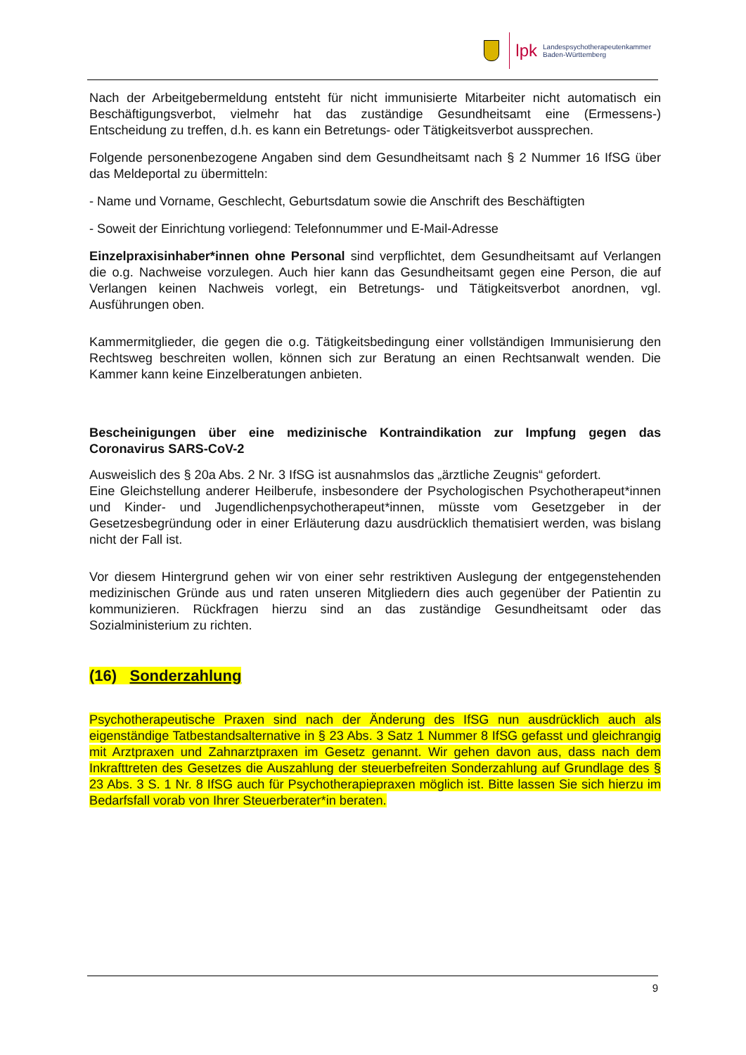lpk Landespsychotherapeutenkammer
Baden-Württemberg
Nach der Arbeitgebermeldung entsteht für nicht immunisierte Mitarbeiter nicht automatisch ein Beschäftigungsverbot, vielmehr hat das zuständige Gesundheitsamt eine (Ermessens-) Entscheidung zu treffen, d.h. es kann ein Betretungs- oder Tätigkeitsverbot aussprechen.
Folgende personenbezogene Angaben sind dem Gesundheitsamt nach § 2 Nummer 16 IfSG über das Meldeportal zu übermitteln:
- Name und Vorname, Geschlecht, Geburtsdatum sowie die Anschrift des Beschäftigten
- Soweit der Einrichtung vorliegend: Telefonnummer und E-Mail-Adresse
Einzelpraxisinhaber*innen ohne Personal sind verpflichtet, dem Gesundheitsamt auf Verlangen die o.g. Nachweise vorzulegen. Auch hier kann das Gesundheitsamt gegen eine Person, die auf Verlangen keinen Nachweis vorlegt, ein Betretungs- und Tätigkeitsverbot anordnen, vgl. Ausführungen oben.
Kammermitglieder, die gegen die o.g. Tätigkeitsbedingung einer vollständigen Immunisierung den Rechtsweg beschreiten wollen, können sich zur Beratung an einen Rechtsanwalt wenden. Die Kammer kann keine Einzelberatungen anbieten.
Bescheinigungen über eine medizinische Kontraindikation zur Impfung gegen das Coronavirus SARS-CoV-2
Ausweislich des § 20a Abs. 2 Nr. 3 IfSG ist ausnahmslos das „ärztliche Zeugnis“ gefordert.
Eine Gleichstellung anderer Heilberufe, insbesondere der Psychologischen Psychotherapeut*innen und Kinder- und Jugendlichenpsychotherapeut*innen, müsste vom Gesetzgeber in der Gesetzesbegründung oder in einer Erläuterung dazu ausdrücklich thematisiert werden, was bislang nicht der Fall ist.
Vor diesem Hintergrund gehen wir von einer sehr restriktiven Auslegung der entgegenstehenden medizinischen Gründe aus und raten unseren Mitgliedern dies auch gegenüber der Patientin zu kommunizieren. Rückfragen hierzu sind an das zuständige Gesundheitsamt oder das Sozialministerium zu richten.
(16) Sonderzahlung
Psychotherapeutische Praxen sind nach der Änderung des IfSG nun ausdrücklich auch als eigenständige Tatbestandsalternative in § 23 Abs. 3 Satz 1 Nummer 8 IfSG gefasst und gleichrangig mit Arztpraxen und Zahnarztpraxen im Gesetz genannt. Wir gehen davon aus, dass nach dem Inkrafttreten des Gesetzes die Auszahlung der steuerbefreiten Sonderzahlung auf Grundlage des § 23 Abs. 3 S. 1 Nr. 8 IfSG auch für Psychotherapiepraxen möglich ist. Bitte lassen Sie sich hierzu im Bedarfsfall vorab von Ihrer Steuerberater*in beraten.
9